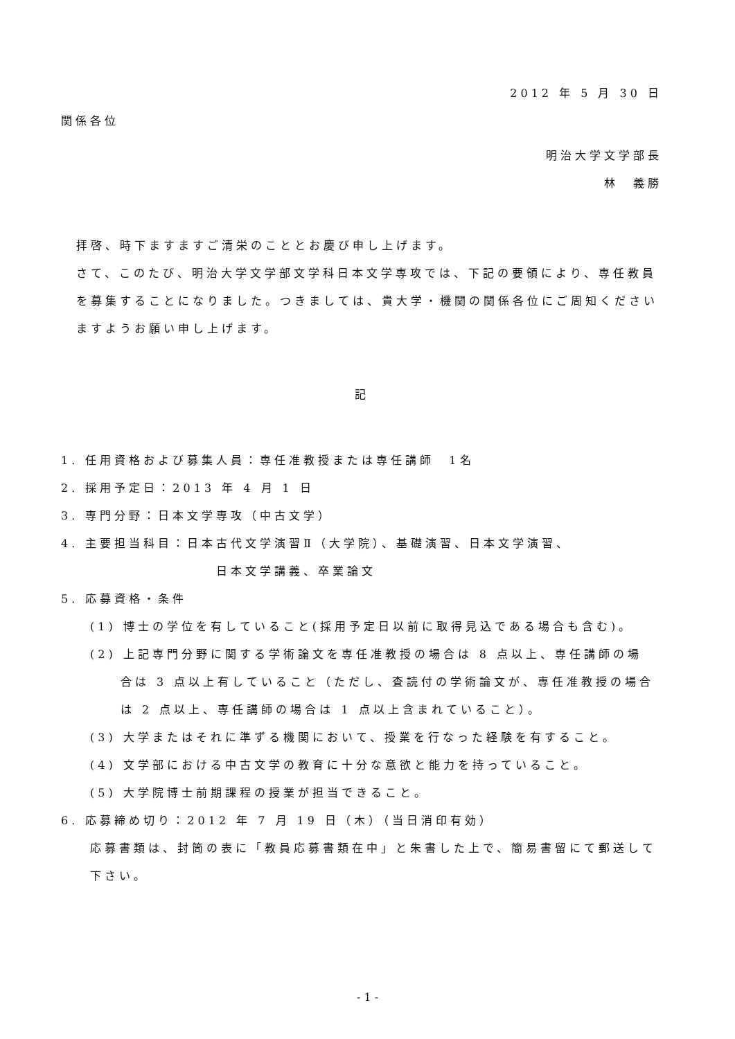2012 年 5 月 30 日
関係各位
明治大学文学部長
林　義勝
拝啓、時下ますますご清栄のこととお慶び申し上げます。
さて、このたび、明治大学文学部文学科日本文学専攻では、下記の要領により、専任教員を募集することになりました。つきましては、貴大学・機関の関係各位にご周知くださいますようお願い申し上げます。
記
1. 任用資格および募集人員：専任准教授または専任講師　1名
2. 採用予定日：2013 年 4 月 1 日
3. 専門分野：日本文学専攻（中古文学）
4. 主要担当科目：日本古代文学演習Ⅱ（大学院）、基礎演習、日本文学演習、
日本文学講義、卒業論文
5. 応募資格・条件
(1) 博士の学位を有していること(採用予定日以前に取得見込である場合も含む)。
(2) 上記専門分野に関する学術論文を専任准教授の場合は 8 点以上、専任講師の場
合は 3 点以上有していること（ただし、査読付の学術論文が、専任准教授の場合は 2 点以上、専任講師の場合は 1 点以上含まれていること）。
(3) 大学またはそれに準ずる機関において、授業を行なった経験を有すること。
(4) 文学部における中古文学の教育に十分な意欲と能力を持っていること。
(5) 大学院博士前期課程の授業が担当できること。
6. 応募締め切り：2012 年 7 月 19 日（木）（当日消印有効）
応募書類は、封筒の表に「教員応募書類在中」と朱書した上で、簡易書留にて郵送して下さい。
- 1 -